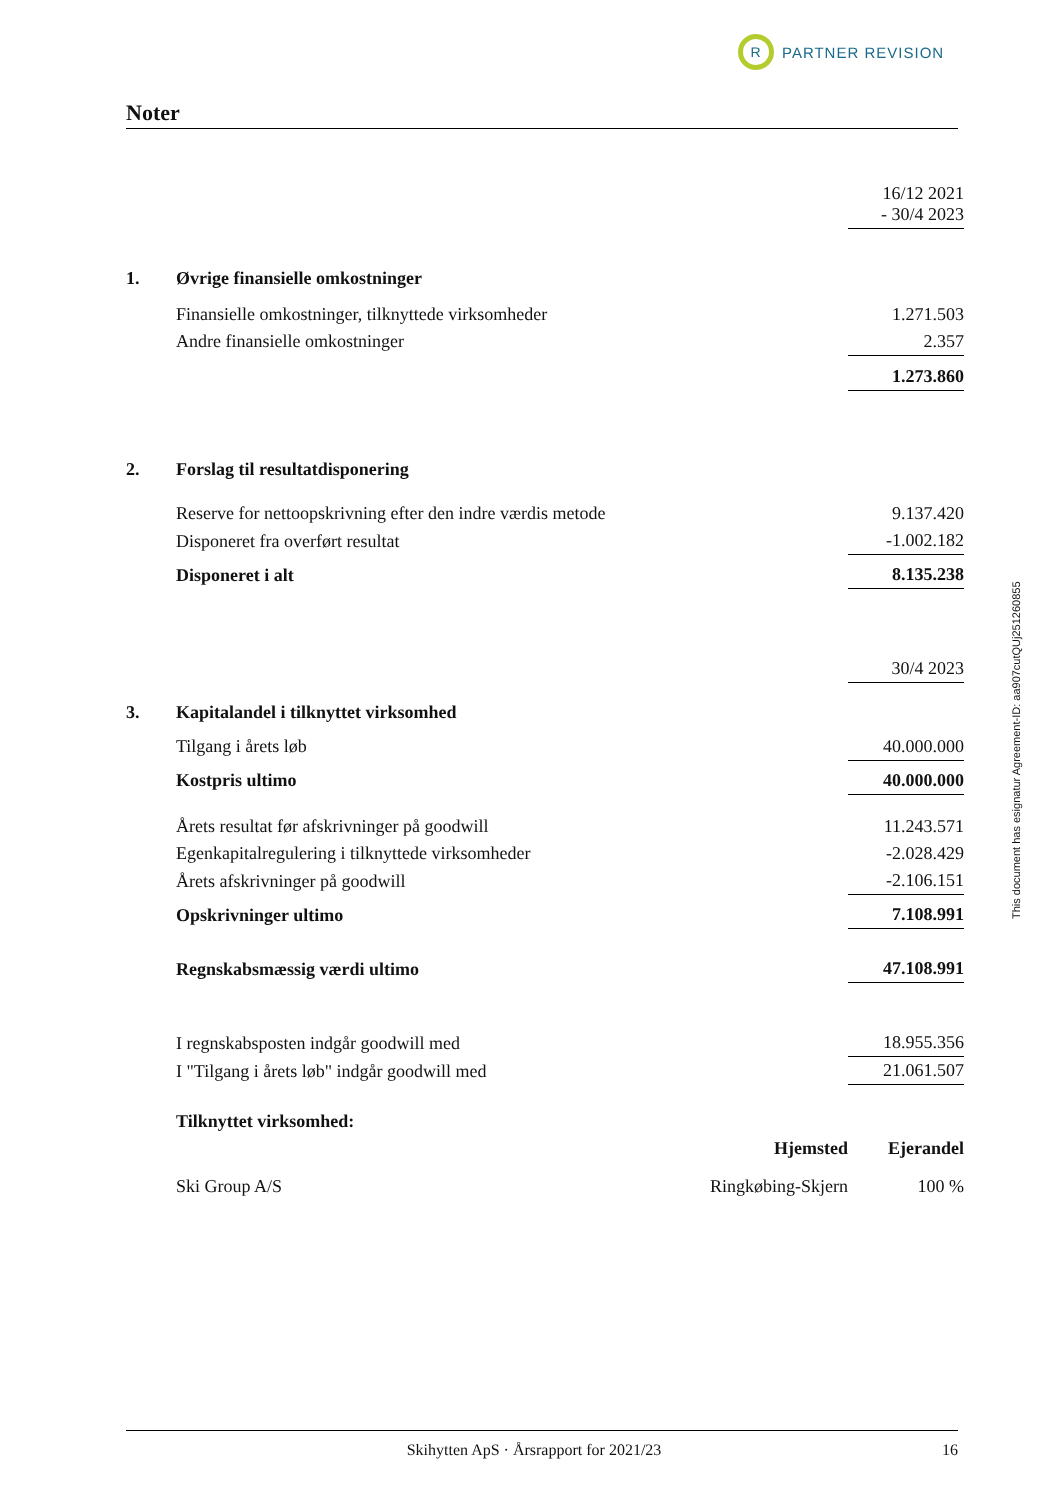R PARTNER REVISION
Noter
| | | | 16/12 2021 - 30/4 2023 |
| 1. | Øvrige finansielle omkostninger | | |
| | Finansielle omkostninger, tilknyttede virksomheder | | 1.271.503 |
| | Andre finansielle omkostninger | | 2.357 |
| | | | 1.273.860 |
| 2. | Forslag til resultatdisponering | | |
| | Reserve for nettoopskrivning efter den indre værdis metode | | 9.137.420 |
| | Disponeret fra overført resultat | | -1.002.182 |
| | Disponeret i alt | | 8.135.238 |
| | | | 30/4 2023 |
| 3. | Kapitalandel i tilknyttet virksomhed | | |
| | Tilgang i årets løb | | 40.000.000 |
| | Kostpris ultimo | | 40.000.000 |
| | Årets resultat før afskrivninger på goodwill | | 11.243.571 |
| | Egenkapitalregulering i tilknyttede virksomheder | | -2.028.429 |
| | Årets afskrivninger på goodwill | | -2.106.151 |
| | Opskrivninger ultimo | | 7.108.991 |
| | Regnskabsmæssig værdi ultimo | | 47.108.991 |
| | I regnskabsposten indgår goodwill med | | 18.955.356 |
| | I "Tilgang i årets løb" indgår goodwill med | | 21.061.507 |
| | Tilknyttet virksomhed: | | |
| | | Hjemsted | Ejerandel |
| | Ski Group A/S | Ringkøbing-Skjern | 100 % |
This document has esignatur Agreement-ID: aa907cutQUj251260855
Skihytten ApS · Årsrapport for 2021/23 16